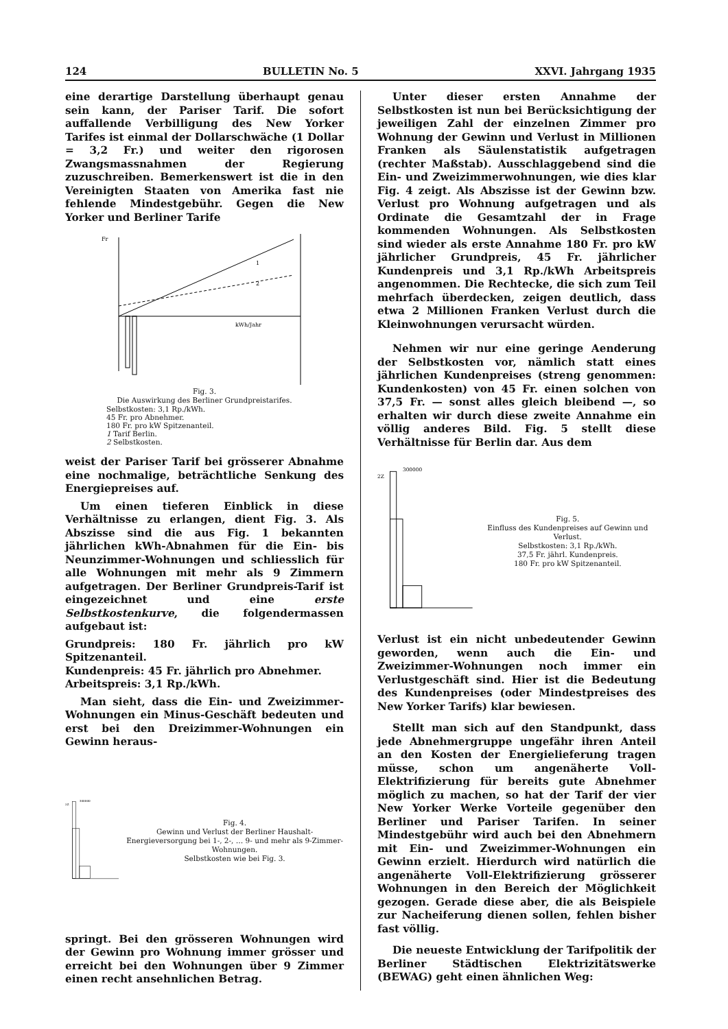124 BULLETIN No. 5 XXVI. Jahrgang 1935
eine derartige Darstellung überhaupt genau sein kann, der Pariser Tarif. Die sofort auffallende Verbilligung des New Yorker Tarifes ist einmal der Dollarschwäche (1 Dollar = 3,2 Fr.) und weiter den rigorosen Zwangsmassnahmen der Regierung zuzuschreiben. Bemerkenswert ist die in den Vereinigten Staaten von Amerika fast nie fehlende Mindestgebühr. Gegen die New Yorker und Berliner Tarife
Fr
kWh/Jahr
1
2
Fig. 3.
Die Auswirkung des Berliner Grundpreistarifes.
Selbstkosten: 3,1 Rp./kWh.
45 Fr. pro Abnehmer.
180 Fr. pro kW Spitzenanteil.
1 Tarif Berlin.
2 Selbstkosten.
weist der Pariser Tarif bei grösserer Abnahme eine nochmalige, beträchtliche Senkung des Energiepreises auf.
Um einen tieferen Einblick in diese Verhältnisse zu erlangen, dient Fig. 3. Als Abszisse sind die aus Fig. 1 bekannten jährlichen kWh-Abnahmen für die Ein- bis Neunzimmer-Wohnungen und schliesslich für alle Wohnungen mit mehr als 9 Zimmern aufgetragen. Der Berliner Grundpreis-Tarif ist eingezeichnet und eine erste Selbstkostenkurve, die folgendermassen aufgebaut ist:
Grundpreis: 180 Fr. jährlich pro kW Spitzenanteil.
Kundenpreis: 45 Fr. jährlich pro Abnehmer.
Arbeitspreis: 3,1 Rp./kWh.
Man sieht, dass die Ein- und Zweizimmer-Wohnungen ein Minus-Geschäft bedeuten und erst bei den Dreizimmer-Wohnungen ein Gewinn heraus-
2Z
300000
Fig. 4.
Gewinn und Verlust der Berliner Haushalt-Energieversorgung bei 1-, 2-, … 9- und mehr als 9-Zimmer-Wohnungen.
Selbstkosten wie bei Fig. 3.
springt. Bei den grösseren Wohnungen wird der Gewinn pro Wohnung immer grösser und erreicht bei den Wohnungen über 9 Zimmer einen recht ansehnlichen Betrag.
Unter dieser ersten Annahme der Selbstkosten ist nun bei Berücksichtigung der jeweiligen Zahl der einzelnen Zimmer pro Wohnung der Gewinn und Verlust in Millionen Franken als Säulenstatistik aufgetragen (rechter Maßstab). Ausschlaggebend sind die Ein- und Zweizimmerwohnungen, wie dies klar Fig. 4 zeigt. Als Abszisse ist der Gewinn bzw. Verlust pro Wohnung aufgetragen und als Ordinate die Gesamtzahl der in Frage kommenden Wohnungen. Als Selbstkosten sind wieder als erste Annahme 180 Fr. pro kW jährlicher Grundpreis, 45 Fr. jährlicher Kundenpreis und 3,1 Rp./kWh Arbeitspreis angenommen. Die Rechtecke, die sich zum Teil mehrfach überdecken, zeigen deutlich, dass etwa 2 Millionen Franken Verlust durch die Kleinwohnungen verursacht würden.
Nehmen wir nur eine geringe Aenderung der Selbstkosten vor, nämlich statt eines jährlichen Kundenpreises (streng genommen: Kundenkosten) von 45 Fr. einen solchen von 37,5 Fr. — sonst alles gleich bleibend —, so erhalten wir durch diese zweite Annahme ein völlig anderes Bild. Fig. 5 stellt diese Verhältnisse für Berlin dar. Aus dem
2Z
300000
Fig. 5.
Einfluss des Kundenpreises auf Gewinn und Verlust.
Selbstkosten: 3,1 Rp./kWh.
37,5 Fr. jährl. Kundenpreis.
180 Fr. pro kW Spitzenanteil.
Verlust ist ein nicht unbedeutender Gewinn geworden, wenn auch die Ein- und Zweizimmer-Wohnungen noch immer ein Verlustgeschäft sind. Hier ist die Bedeutung des Kundenpreises (oder Mindestpreises des New Yorker Tarifs) klar bewiesen.
Stellt man sich auf den Standpunkt, dass jede Abnehmergruppe ungefähr ihren Anteil an den Kosten der Energielieferung tragen müsse, schon um angenäherte Voll-Elektrifizierung für bereits gute Abnehmer möglich zu machen, so hat der Tarif der vier New Yorker Werke Vorteile gegenüber den Berliner und Pariser Tarifen. In seiner Mindestgebühr wird auch bei den Abnehmern mit Ein- und Zweizimmer-Wohnungen ein Gewinn erzielt. Hierdurch wird natürlich die angenäherte Voll-Elektrifizierung grösserer Wohnungen in den Bereich der Möglichkeit gezogen. Gerade diese aber, die als Beispiele zur Nacheiferung dienen sollen, fehlen bisher fast völlig.
Die neueste Entwicklung der Tarifpolitik der Berliner Städtischen Elektrizitätswerke (BEWAG) geht einen ähnlichen Weg: